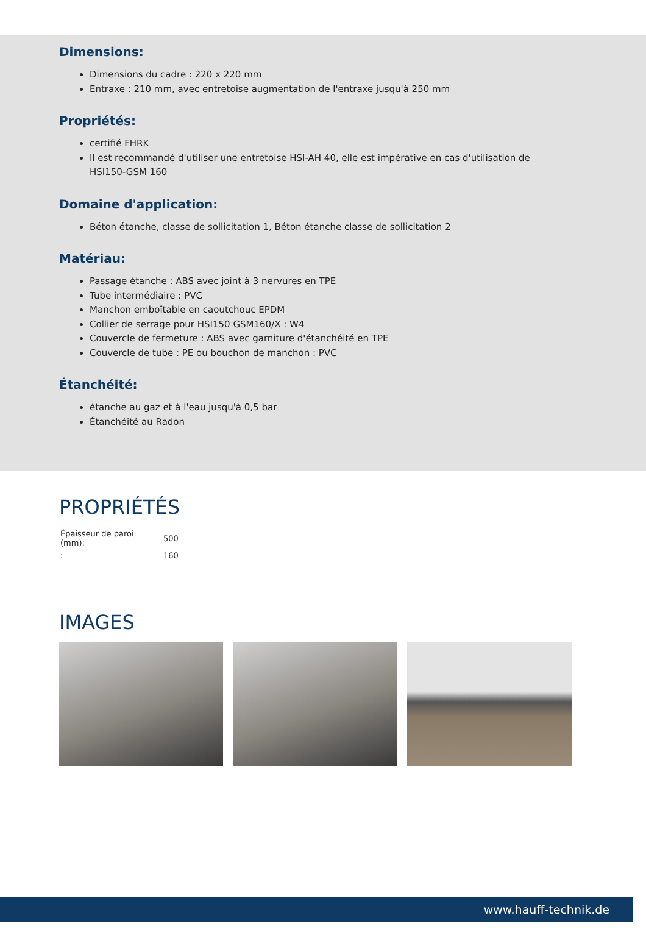Dimensions:
Dimensions du cadre : 220 x 220 mm
Entraxe : 210 mm, avec entretoise augmentation de l'entraxe jusqu'à 250 mm
Propriétés:
certifié FHRK
Il est recommandé d'utiliser une entretoise HSI-AH 40, elle est impérative en cas d'utilisation de
HSI150-GSM 160
Domaine d'application:
Béton étanche, classe de sollicitation 1, Béton étanche classe de sollicitation 2
Matériau:
Passage étanche : ABS avec joint à 3 nervures en TPE
Tube intermédiaire : PVC
Manchon emboîtable en caoutchouc EPDM
Collier de serrage pour HSI150 GSM160/X : W4
Couvercle de fermeture : ABS avec garniture d'étanchéité en TPE
Couvercle de tube : PE ou bouchon de manchon : PVC
Étanchéité:
étanche au gaz et à l'eau jusqu'à 0,5 bar
Étanchéité au Radon
PROPRIÉTÉS
| Épaisseur de paroi (mm): | 500 |
| : | 160 |
IMAGES
www.hauff-technik.de